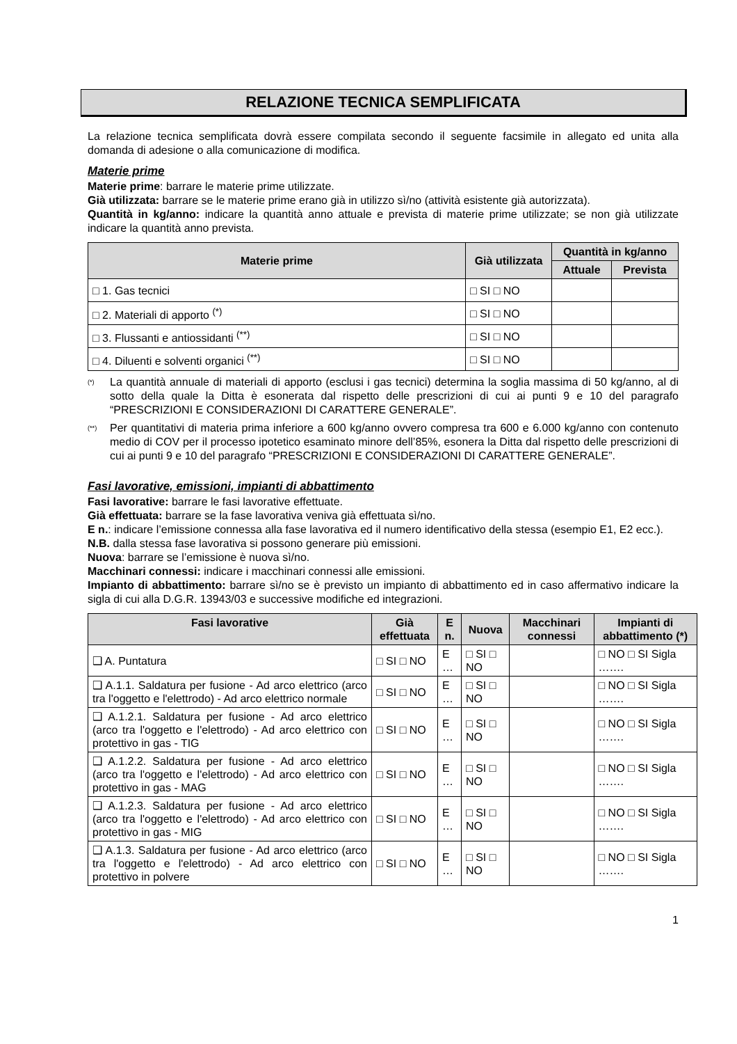RELAZIONE TECNICA SEMPLIFICATA
La relazione tecnica semplificata dovrà essere compilata secondo il seguente facsimile in allegato ed unita alla domanda di adesione o alla comunicazione di modifica.
Materie prime
Materie prime: barrare le materie prime utilizzate.
Già utilizzata: barrare se le materie prime erano già in utilizzo sì/no (attività esistente già autorizzata).
Quantità in kg/anno: indicare la quantità anno attuale e prevista di materie prime utilizzate; se non già utilizzate indicare la quantità anno prevista.
| Materie prime | Già utilizzata | Quantità in kg/anno | |
| --- | --- | --- | --- |
| | | Attuale | Prevista |
| □ 1. Gas tecnici | □ SI □ NO | | |
| □ 2. Materiali di apporto <sup>(*)</sup> | □ SI □ NO | | |
| □ 3. Flussanti e antiossidanti <sup>(**)</sup> | □ SI □ NO | | |
| □ 4. Diluenti e solventi organici <sup>(**)</sup> | □ SI □ NO | | |
<sup>(*)</sup> La quantità annuale di materiali di apporto (esclusi i gas tecnici) determina la soglia massima di 50 kg/anno, al di sotto della quale la Ditta è esonerata dal rispetto delle prescrizioni di cui ai punti 9 e 10 del paragrafo “PRESCRIZIONI E CONSIDERAZIONI DI CARATTERE GENERALE”.
<sup>(**)</sup> Per quantitativi di materia prima inferiore a 600 kg/anno ovvero compresa tra 600 e 6.000 kg/anno con contenuto medio di COV per il processo ipotetico esaminato minore dell’85%, esonera la Ditta dal rispetto delle prescrizioni di cui ai punti 9 e 10 del paragrafo “PRESCRIZIONI E CONSIDERAZIONI DI CARATTERE GENERALE”.
Fasi lavorative, emissioni, impianti di abbattimento
Fasi lavorative: barrare le fasi lavorative effettuate.
Già effettuata: barrare se la fase lavorativa veniva già effettuata sì/no.
E n.: indicare l’emissione connessa alla fase lavorativa ed il numero identificativo della stessa (esempio E1, E2 ecc.).
N.B. dalla stessa fase lavorativa si possono generare più emissioni.
Nuova: barrare se l’emissione è nuova sì/no.
Macchinari connessi: indicare i macchinari connessi alle emissioni.
Impianto di abbattimento: barrare sì/no se è previsto un impianto di abbattimento ed in caso affermativo indicare la sigla di cui alla D.G.R. 13943/03 e successive modifiche ed integrazioni.
| Fasi lavorative | Già effettuata | E n. | Nuova | Macchinari connessi | Impianti di abbattimento (*) |
| --- | --- | --- | --- | --- | --- |
| ❑ A. Puntatura | □ SI □ NO | E … | □ SI □ NO | | □ NO □ SI Sigla ……. |
| ❑ A.1.1. Saldatura per fusione - Ad arco elettrico (arco tra l'oggetto e l'elettrodo) - Ad arco elettrico normale | □ SI □ NO | E … | □ SI □ NO | | □ NO □ SI Sigla ……. |
| ❑ A.1.2.1. Saldatura per fusione - Ad arco elettrico (arco tra l'oggetto e l'elettrodo) - Ad arco elettrico con protettivo in gas - TIG | □ SI □ NO | E … | □ SI □ NO | | □ NO □ SI Sigla ……. |
| ❑ A.1.2.2. Saldatura per fusione - Ad arco elettrico (arco tra l'oggetto e l'elettrodo) - Ad arco elettrico con protettivo in gas - MAG | □ SI □ NO | E … | □ SI □ NO | | □ NO □ SI Sigla ……. |
| ❑ A.1.2.3. Saldatura per fusione - Ad arco elettrico (arco tra l'oggetto e l'elettrodo) - Ad arco elettrico con protettivo in gas - MIG | □ SI □ NO | E … | □ SI □ NO | | □ NO □ SI Sigla ……. |
| ❑ A.1.3. Saldatura per fusione - Ad arco elettrico (arco tra l'oggetto e l'elettrodo) - Ad arco elettrico con protettivo in polvere | □ SI □ NO | E … | □ SI □ NO | | □ NO □ SI Sigla ……. |
1